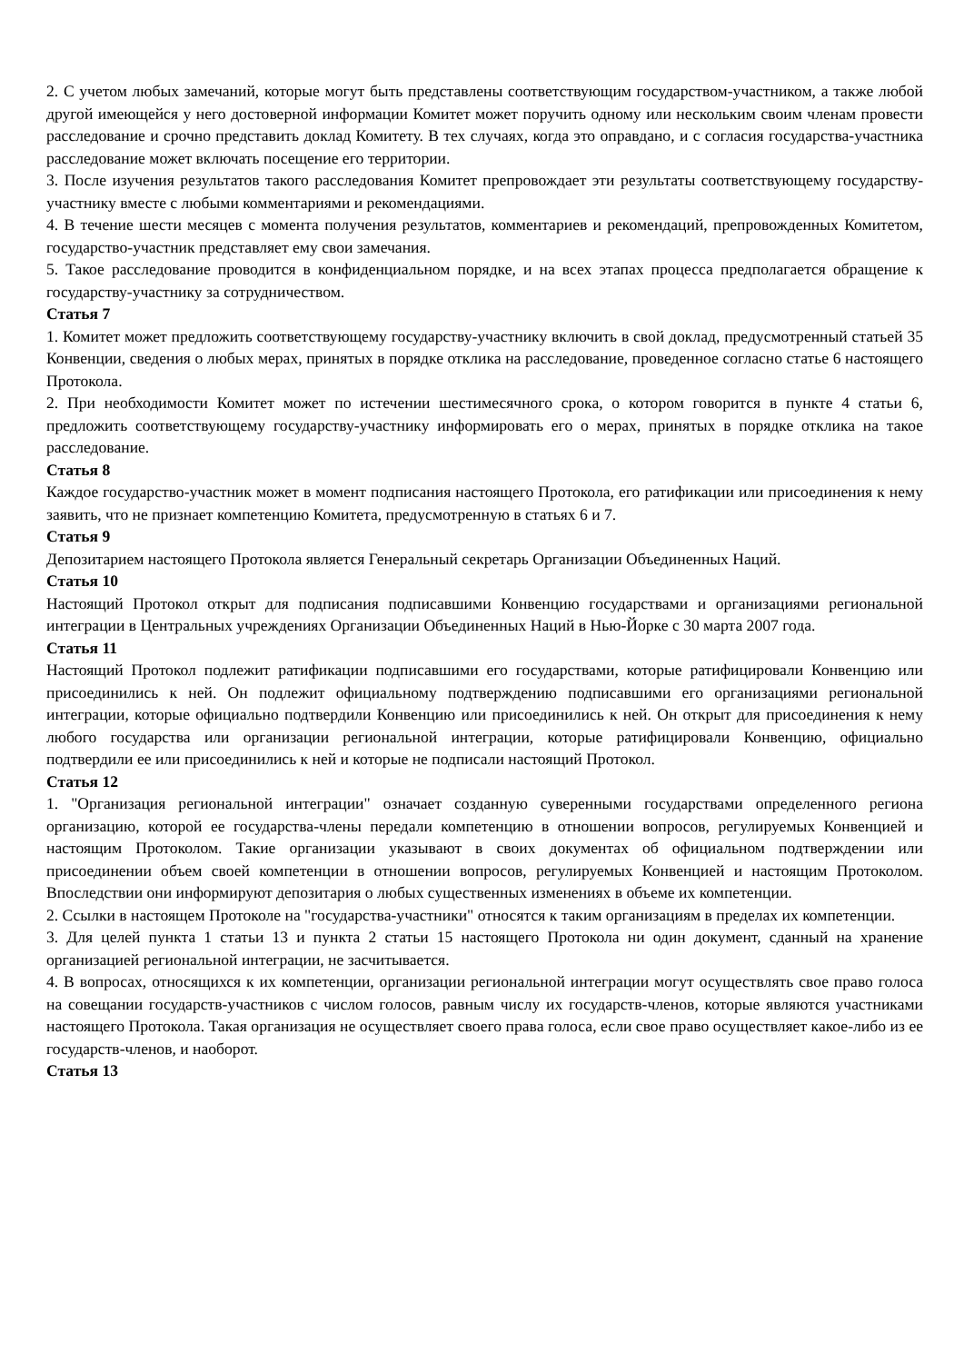2. С учетом любых замечаний, которые могут быть представлены соответствующим государством-участником, а также любой другой имеющейся у него достоверной информации Комитет может поручить одному или нескольким своим членам провести расследование и срочно представить доклад Комитету. В тех случаях, когда это оправдано, и с согласия государства-участника расследование может включать посещение его территории.
3. После изучения результатов такого расследования Комитет препровождает эти результаты соответствующему государству-участнику вместе с любыми комментариями и рекомендациями.
4. В течение шести месяцев с момента получения результатов, комментариев и рекомендаций, препровожденных Комитетом, государство-участник представляет ему свои замечания.
5. Такое расследование проводится в конфиденциальном порядке, и на всех этапах процесса предполагается обращение к государству-участнику за сотрудничеством.
Статья 7
1. Комитет может предложить соответствующему государству-участнику включить в свой доклад, предусмотренный статьей 35 Конвенции, сведения о любых мерах, принятых в порядке отклика на расследование, проведенное согласно статье 6 настоящего Протокола.
2. При необходимости Комитет может по истечении шестимесячного срока, о котором говорится в пункте 4 статьи 6, предложить соответствующему государству-участнику информировать его о мерах, принятых в порядке отклика на такое расследование.
Статья 8
Каждое государство-участник может в момент подписания настоящего Протокола, его ратификации или присоединения к нему заявить, что не признает компетенцию Комитета, предусмотренную в статьях 6 и 7.
Статья 9
Депозитарием настоящего Протокола является Генеральный секретарь Организации Объединенных Наций.
Статья 10
Настоящий Протокол открыт для подписания подписавшими Конвенцию государствами и организациями региональной интеграции в Центральных учреждениях Организации Объединенных Наций в Нью-Йорке с 30 марта 2007 года.
Статья 11
Настоящий Протокол подлежит ратификации подписавшими его государствами, которые ратифицировали Конвенцию или присоединились к ней. Он подлежит официальному подтверждению подписавшими его организациями региональной интеграции, которые официально подтвердили Конвенцию или присоединились к ней. Он открыт для присоединения к нему любого государства или организации региональной интеграции, которые ратифицировали Конвенцию, официально подтвердили ее или присоединились к ней и которые не подписали настоящий Протокол.
Статья 12
1. "Организация региональной интеграции" означает созданную суверенными государствами определенного региона организацию, которой ее государства-члены передали компетенцию в отношении вопросов, регулируемых Конвенцией и настоящим Протоколом. Такие организации указывают в своих документах об официальном подтверждении или присоединении объем своей компетенции в отношении вопросов, регулируемых Конвенцией и настоящим Протоколом. Впоследствии они информируют депозитария о любых существенных изменениях в объеме их компетенции.
2. Ссылки в настоящем Протоколе на "государства-участники" относятся к таким организациям в пределах их компетенции.
3. Для целей пункта 1 статьи 13 и пункта 2 статьи 15 настоящего Протокола ни один документ, сданный на хранение организацией региональной интеграции, не засчитывается.
4. В вопросах, относящихся к их компетенции, организации региональной интеграции могут осуществлять свое право голоса на совещании государств-участников с числом голосов, равным числу их государств-членов, которые являются участниками настоящего Протокола. Такая организация не осуществляет своего права голоса, если свое право осуществляет какое-либо из ее государств-членов, и наоборот.
Статья 13